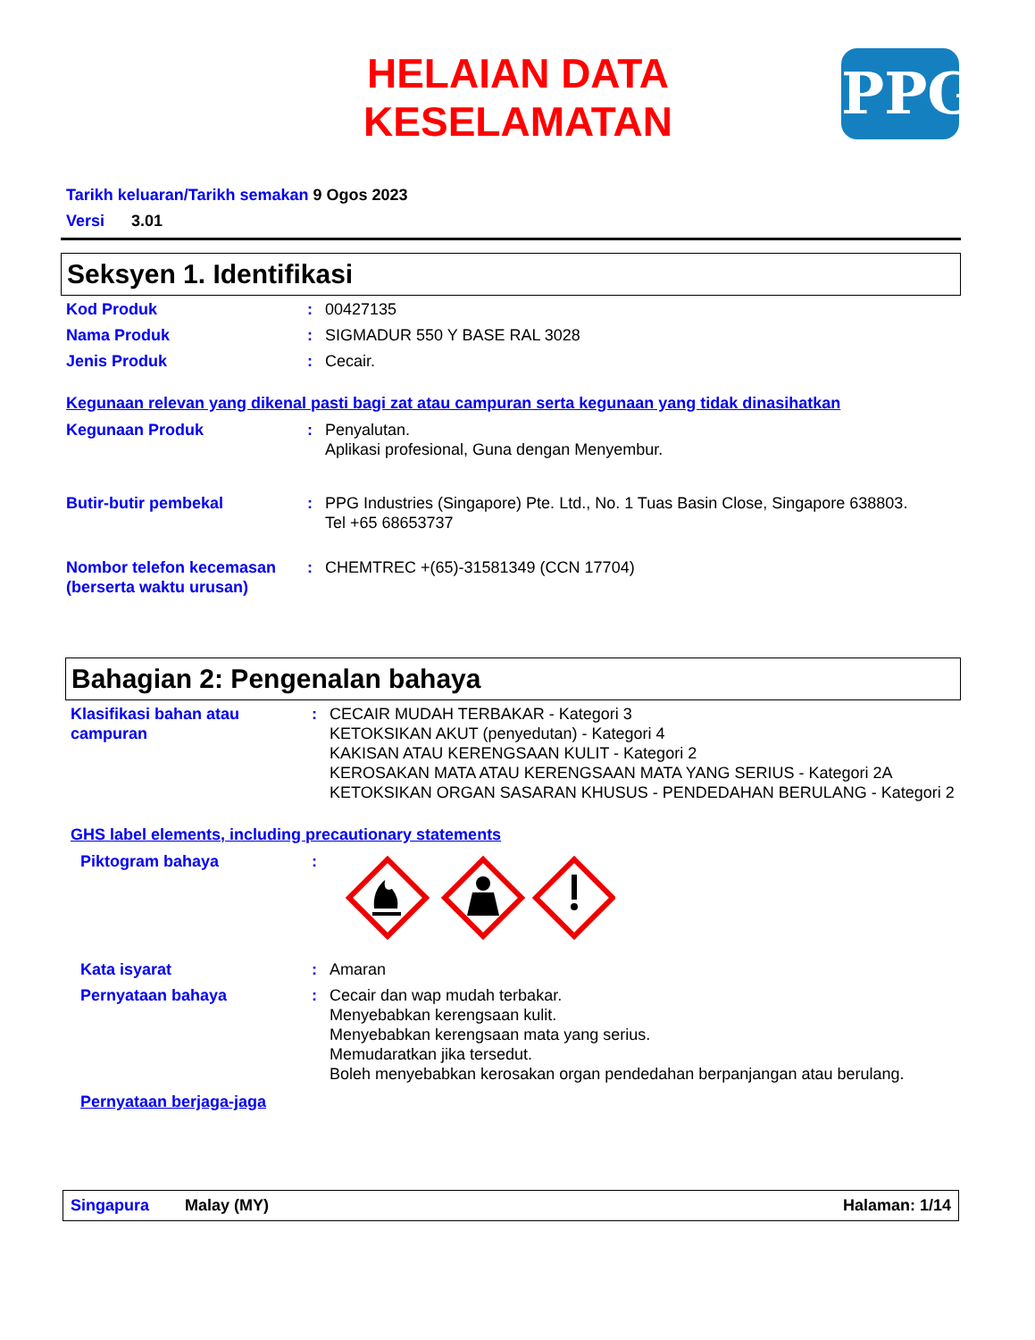HELAIAN DATA KESELAMATAN
PPG
Tarikh keluaran/Tarikh semakan 9 Ogos 2023
Versi 3.01
Seksyen 1. Identifikasi
Kod Produk : 00427135
Nama Produk : SIGMADUR 550 Y BASE RAL 3028
Jenis Produk : Cecair.
Kegunaan relevan yang dikenal pasti bagi zat atau campuran serta kegunaan yang tidak dinasihatkan
Kegunaan Produk : Penyalutan.
Aplikasi profesional, Guna dengan Menyembur.
Butir-butir pembekal : PPG Industries (Singapore) Pte. Ltd., No. 1 Tuas Basin Close, Singapore 638803.
Tel +65 68653737
Nombor telefon kecemasan (berserta waktu urusan)
: CHEMTREC +(65)-31581349 (CCN 17704)
Bahagian 2: Pengenalan bahaya
Klasifikasi bahan atau campuran
: CECAIR MUDAH TERBAKAR - Kategori 3
KETOKSIKAN AKUT (penyedutan) - Kategori 4
KAKISAN ATAU KERENGSAAN KULIT - Kategori 2
KEROSAKAN MATA ATAU KERENGSAAN MATA YANG SERIUS - Kategori 2A
KETOKSIKAN ORGAN SASARAN KHUSUS - PENDEDAHAN BERULANG - Kategori 2
GHS label elements, including precautionary statements
Piktogram bahaya :
Kata isyarat : Amaran
Pernyataan bahaya : Cecair dan wap mudah terbakar.
Menyebabkan kerengsaan kulit.
Menyebabkan kerengsaan mata yang serius.
Memudaratkan jika tersedut.
Boleh menyebabkan kerosakan organ pendedahan berpanjangan atau berulang.
Pernyataan berjaga-jaga
Singapura Malay (MY) Halaman: 1/14